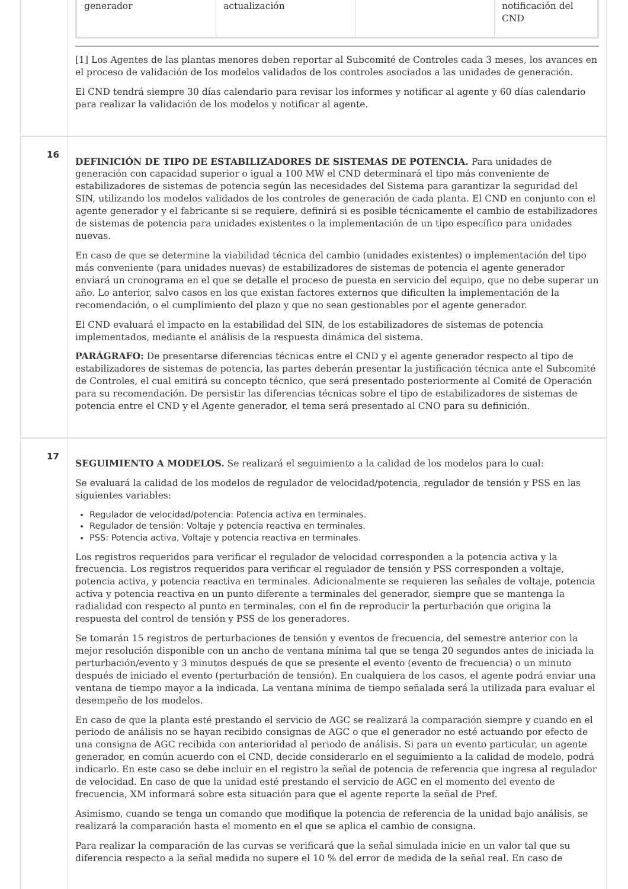| generador | actualización | | notificación del CND |
[1] Los Agentes de las plantas menores deben reportar al Subcomité de Controles cada 3 meses, los avances en el proceso de validación de los modelos validados de los controles asociados a las unidades de generación.
El CND tendrá siempre 30 días calendario para revisar los informes y notificar al agente y 60 días calendario para realizar la validación de los modelos y notificar al agente.
16
DEFINICIÓN DE TIPO DE ESTABILIZADORES DE SISTEMAS DE POTENCIA. Para unidades de generación con capacidad superior o igual a 100 MW el CND determinará el tipo más conveniente de estabilizadores de sistemas de potencia según las necesidades del Sistema para garantizar la seguridad del SIN, utilizando los modelos validados de los controles de generación de cada planta. El CND en conjunto con el agente generador y el fabricante si se requiere, definirá si es posible técnicamente el cambio de estabilizadores de sistemas de potencia para unidades existentes o la implementación de un tipo específico para unidades nuevas.
En caso de que se determine la viabilidad técnica del cambio (unidades existentes) o implementación del tipo más conveniente (para unidades nuevas) de estabilizadores de sistemas de potencia el agente generador enviará un cronograma en el que se detalle el proceso de puesta en servicio del equipo, que no debe superar un año. Lo anterior, salvo casos en los que existan factores externos que dificulten la implementación de la recomendación, o el cumplimiento del plazo y que no sean gestionables por el agente generador.
El CND evaluará el impacto en la estabilidad del SIN, de los estabilizadores de sistemas de potencia implementados, mediante el análisis de la respuesta dinámica del sistema.
PARÁGRAFO: De presentarse diferencias técnicas entre el CND y el agente generador respecto al tipo de estabilizadores de sistemas de potencia, las partes deberán presentar la justificación técnica ante el Subcomité de Controles, el cual emitirá su concepto técnico, que será presentado posteriormente al Comité de Operación para su recomendación. De persistir las diferencias técnicas sobre el tipo de estabilizadores de sistemas de potencia entre el CND y el Agente generador, el tema será presentado al CNO para su definición.
17
SEGUIMIENTO A MODELOS. Se realizará el seguimiento a la calidad de los modelos para lo cual:
Se evaluará la calidad de los modelos de regulador de velocidad/potencia, regulador de tensión y PSS en las siguientes variables:
Regulador de velocidad/potencia: Potencia activa en terminales.
Regulador de tensión: Voltaje y potencia reactiva en terminales.
PSS: Potencia activa, Voltaje y potencia reactiva en terminales.
Los registros requeridos para verificar el regulador de velocidad corresponden a la potencia activa y la frecuencia. Los registros requeridos para verificar el regulador de tensión y PSS corresponden a voltaje, potencia activa, y potencia reactiva en terminales. Adicionalmente se requieren las señales de voltaje, potencia activa y potencia reactiva en un punto diferente a terminales del generador, siempre que se mantenga la radialidad con respecto al punto en terminales, con el fin de reproducir la perturbación que origina la respuesta del control de tensión y PSS de los generadores.
Se tomarán 15 registros de perturbaciones de tensión y eventos de frecuencia, del semestre anterior con la mejor resolución disponible con un ancho de ventana mínima tal que se tenga 20 segundos antes de iniciada la perturbación/evento y 3 minutos después de que se presente el evento (evento de frecuencia) o un minuto después de iniciado el evento (perturbación de tensión). En cualquiera de los casos, el agente podrá enviar una ventana de tiempo mayor a la indicada. La ventana mínima de tiempo señalada será la utilizada para evaluar el desempeño de los modelos.
En caso de que la planta esté prestando el servicio de AGC se realizará la comparación siempre y cuando en el periodo de análisis no se hayan recibido consignas de AGC o que el generador no esté actuando por efecto de una consigna de AGC recibida con anterioridad al periodo de análisis. Si para un evento particular, un agente generador, en común acuerdo con el CND, decide considerarlo en el seguimiento a la calidad de modelo, podrá indicarlo. En este caso se debe incluir en el registro la señal de potencia de referencia que ingresa al regulador de velocidad. En caso de que la unidad esté prestando el servicio de AGC en el momento del evento de frecuencia, XM informará sobre esta situación para que el agente reporte la señal de Pref.
Asimismo, cuando se tenga un comando que modifique la potencia de referencia de la unidad bajo análisis, se realizará la comparación hasta el momento en el que se aplica el cambio de consigna.
Para realizar la comparación de las curvas se verificará que la señal simulada inicie en un valor tal que su diferencia respecto a la señal medida no supere el 10 % del error de medida de la señal real. En caso de